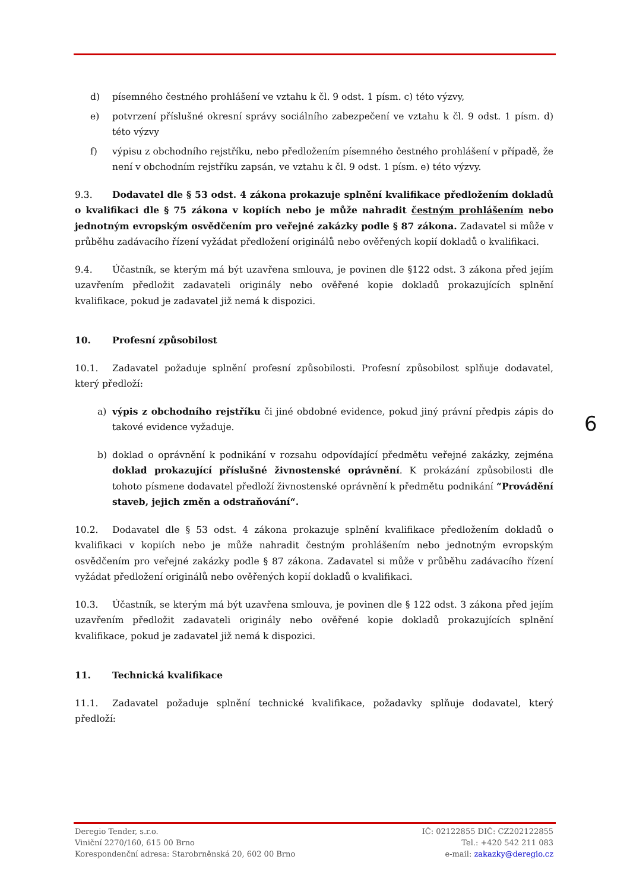d) písemného čestného prohlášení ve vztahu k čl. 9 odst. 1 písm. c) této výzvy,
e) potvrzení příslušné okresní správy sociálního zabezpečení ve vztahu k čl. 9 odst. 1 písm. d) této výzvy
f) výpisu z obchodního rejstříku, nebo předložením písemného čestného prohlášení v případě, že není v obchodním rejstříku zapsán, ve vztahu k čl. 9 odst. 1 písm. e) této výzvy.
9.3. Dodavatel dle § 53 odst. 4 zákona prokazuje splnění kvalifikace předložením dokladů o kvalifikaci dle § 75 zákona v kopiích nebo je může nahradit čestným prohlášením nebo jednotným evropským osvědčením pro veřejné zakázky podle § 87 zákona. Zadavatel si může v průběhu zadávacího řízení vyžádat předložení originálů nebo ověřených kopií dokladů o kvalifikaci.
9.4. Účastník, se kterým má být uzavřena smlouva, je povinen dle §122 odst. 3 zákona před jejím uzavřením předložit zadavateli originály nebo ověřené kopie dokladů prokazujících splnění kvalifikace, pokud je zadavatel již nemá k dispozici.
10. Profesní způsobilost
10.1. Zadavatel požaduje splnění profesní způsobilosti. Profesní způsobilost splňuje dodavatel, který předloží:
a) výpis z obchodního rejstříku či jiné obdobné evidence, pokud jiný právní předpis zápis do takové evidence vyžaduje.
b) doklad o oprávnění k podnikání v rozsahu odpovídající předmětu veřejné zakázky, zejména doklad prokazující příslušné živnostenské oprávnění. K prokázání způsobilosti dle tohoto písmene dodavatel předloží živnostenské oprávnění k předmětu podnikání “Provádění staveb, jejich změn a odstraňování“.
10.2. Dodavatel dle § 53 odst. 4 zákona prokazuje splnění kvalifikace předložením dokladů o kvalifikaci v kopiích nebo je může nahradit čestným prohlášením nebo jednotným evropským osvědčením pro veřejné zakázky podle § 87 zákona. Zadavatel si může v průběhu zadávacího řízení vyžádat předložení originálů nebo ověřených kopií dokladů o kvalifikaci.
10.3. Účastník, se kterým má být uzavřena smlouva, je povinen dle § 122 odst. 3 zákona před jejím uzavřením předložit zadavateli originály nebo ověřené kopie dokladů prokazujících splnění kvalifikace, pokud je zadavatel již nemá k dispozici.
11. Technická kvalifikace
11.1. Zadavatel požaduje splnění technické kvalifikace, požadavky splňuje dodavatel, který předloží:
6
Deregio Tender, s.r.o.
Viniční 2270/160, 615 00 Brno
Korespondenční adresa: Starobrněnská 20, 602 00 Brno
IČ: 02122855 DIČ: CZ202122855
Tel.: +420 542 211 083
e-mail: zakazky@deregio.cz